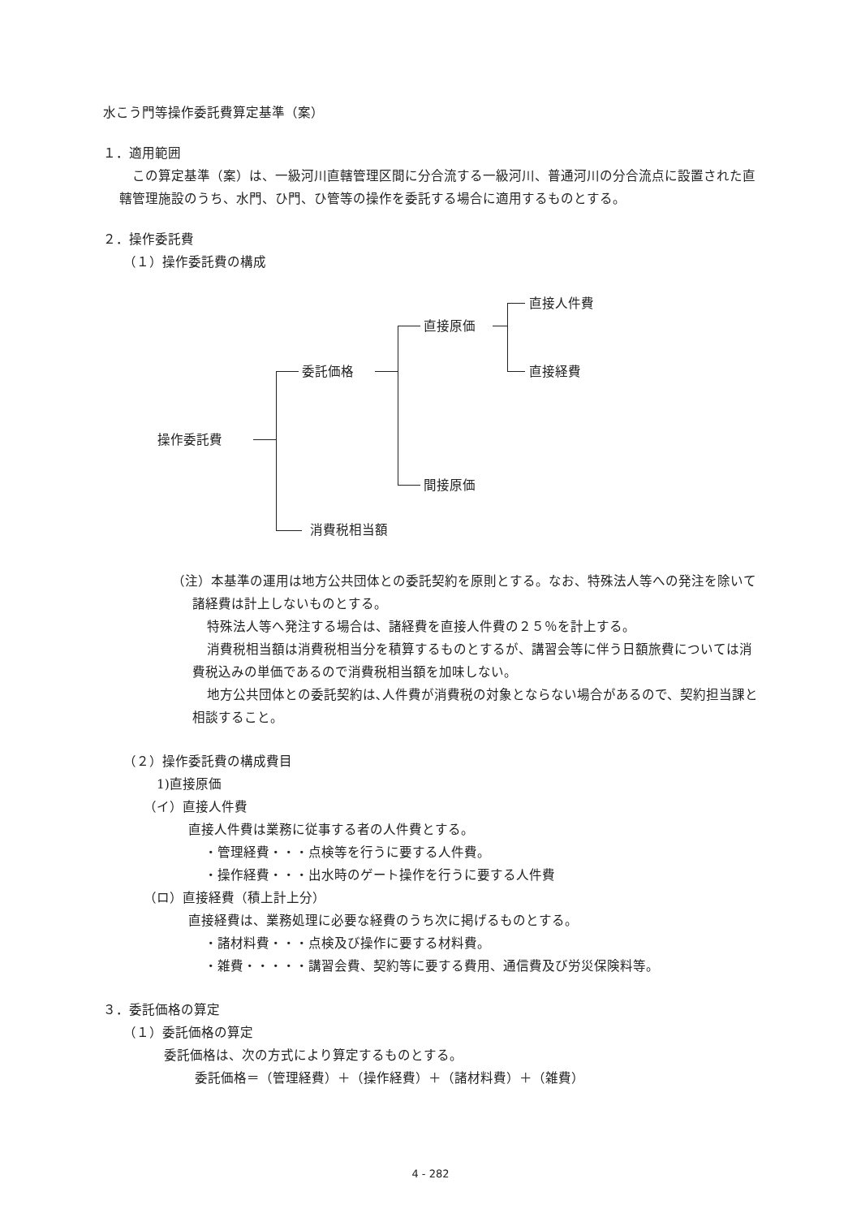水こう門等操作委託費算定基準（案）
１．適用範囲
この算定基準（案）は、一級河川直轄管理区間に分合流する一級河川、普通河川の分合流点に設置された直轄管理施設のうち、水門、ひ門、ひ管等の操作を委託する場合に適用するものとする。
２．操作委託費
（１）操作委託費の構成
操作委託費
委託価格
直接原価
直接人件費
直接経費
間接原価
消費税相当額
（注）本基準の運用は地方公共団体との委託契約を原則とする。なお、特殊法人等への発注を除いて諸経費は計上しないものとする。
特殊法人等へ発注する場合は、諸経費を直接人件費の２５％を計上する。
消費税相当額は消費税相当分を積算するものとするが、講習会等に伴う日額旅費については消費税込みの単価であるので消費税相当額を加味しない。
地方公共団体との委託契約は､人件費が消費税の対象とならない場合があるので、契約担当課と相談すること。
（２）操作委託費の構成費目
1)直接原価
（イ）直接人件費
直接人件費は業務に従事する者の人件費とする。
・管理経費・・・点検等を行うに要する人件費。
・操作経費・・・出水時のゲート操作を行うに要する人件費
（ロ）直接経費（積上計上分）
直接経費は、業務処理に必要な経費のうち次に掲げるものとする。
・諸材料費・・・点検及び操作に要する材料費。
・雑費・・・・・講習会費、契約等に要する費用、通信費及び労災保険料等。
３．委託価格の算定
（１）委託価格の算定
委託価格は、次の方式により算定するものとする。
委託価格＝（管理経費）＋（操作経費）＋（諸材料費）＋（雑費）
4 - 282